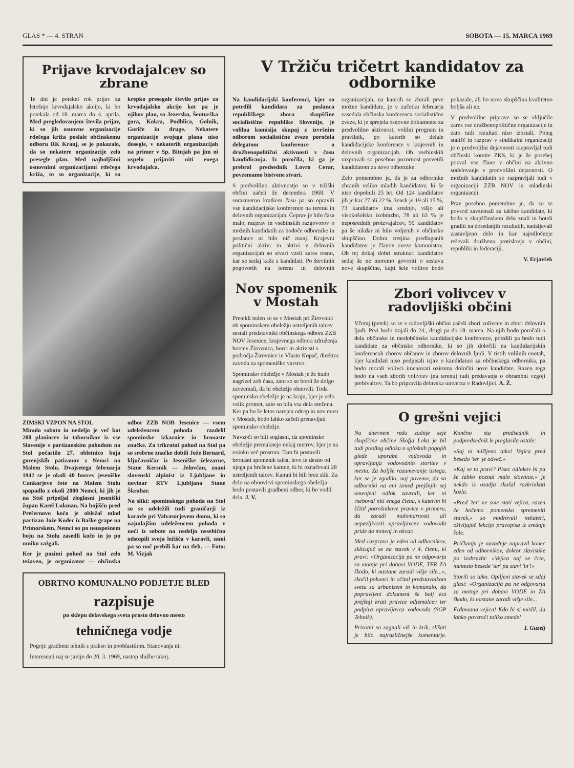GLAS * — 4. STRAN SOBOTA — 15. MARCA 1969
Prijave krvodajalcev so zbrane
Te dni je potekel rok prijav za letošnjo krvodajalsko akcijo, ki bo potekala od 18. marca do 4. aprila. Med pregledovanjem števila prijav, ki so jih osnovne organizacije rdečega križa poslale občinskemu odboru RK Kranj, se je pokazalo, da so nekatere organizacije zelo presegle plan. Med najboljšimi osnovnimi organizacijami rdečega križa, to so organizacije, ki so krepko presegale število prijav za krvodajalsko akcijo kot pa je njihov plan, so Jezersko, Šenturška gora, Kokra, Podblica, Golnik, Goriče in druge. Nekatere organizacije svojega plana niso dosegle, v nekaterih organizacijah na primer v Sp. Bitnjah pa jim ni uspelo prijaviti niti enega krvodajalca.
ZIMSKI VZPON NA STOL
Minulo soboto in nedeljo je več kot 200 planincev in tabornikov iz vse Slovenije s partizanskim pohodom na Stol počastilo 27. obletnico boja gorenjskih patizanov z Nemci na Malem Stolu. Dvajsetega februarja 1942 se je okoli 40 borcev jeseniške Cankarjeve čete na Malem Stolu spopadlo z okoli 2000 Nemci, ki jih je na Stol pripeljal zloglasni jeseniški župan Karel Lukman. Na bojišču pred Prešernovo kočo je obležal mlad partizan Jože Koder iz Baške grape na Primorskem. Nemci so po neuspešnem boju na Stolu zasedli kočo in jo po umiku zažgali.
Ker je pozimi pohod na Stol zelo težaven, je organizator — občinska odbor ZZB NOB Jesenice — vsem udeležencem pohoda razdelil spominske izkaznice in bronaste značke. Za trikratni pohod na Stol pa so srebrne značke dobili Jože Bernard, ključavničar iz Jeseniške železarne, Stane Kersnik — Jelovčan, znani slovenski alpinist iz Ljubljane in novinar RTV Ljubljana Stane Škrabar.
Na sliki: spominskega pohoda na Stol so se udeležili tudi graničarji iz karavle pri Valvasorjevem domu, ki so najmlajšim udeležencem pohoda v noči iz sobote na nedeljo nesebično odstopili svoja ležišča v karavli, sami pa so noč prebili kar na tleh. — Foto: M. Vizjak
OBRTNO KOMUNALNO PODJETJE BLED
razpisuje
po sklepu delavskega sveta prosto delovno mesto
tehničnega vodje
Pogoji: gradbeni tehnik s prakso in pooblastilom. Stanovanja ni.
Interesenti naj se javijo do 20. 3. 1969, nastop službe takoj.
V Tržiču tričetrt kandidatov za odbornike
Na kandidacijski konferenci, kjer so potrdili kandidata za poslanca republiškega zbora skupščine socialistične republike Slovenije, je volilna komisija skupaj z izvršnim odborom socialistične zveze poročala delegatom konference o družbenopolitični aktivnosti v času kandidiranja. Iz poročila, ki ga je prebral predsednik Lovro Cerar, povzemamo bistvene stvari.
S predvolilno aktivnostjo so v tržiški občini začeli že decembra 1968. V sorazmerno kratkem času pa so opravili vse kandidacijske konference na terenu in delovnih organizacijah. Čeprav je bilo časa malo, razprav in vsebinskih razgovorov o možnih kandidatih za bodoče odbornike in poslance ni bilo nič manj. Krajevni politični aktivi in aktivi v delovnih organizacijah so stvari vzeli zares resno, kar se sedaj kaže s kandidati. Po številnih pogovorih na terenu in delovnih organizacijah, na katerih so zbirali prve možne kandidate, je v začetku februarja zasedala občinska konferenca socialistične zveze, ki je sprejela osnovne dokumente za predvolilno aktivnost, volilni program in pravilnik, po katerih so delale kandidacijske konference v krajevnih in delovnih organizacijah. Ob vsebinskih razpravah so posebno pozornost posvetili kandidatom za nove odbornike.
Zelo pomembno je, da je za odbornike zbranih veliko mladih kandidatov, ki še niso dopolnili 25 let. Od 124 kandidatov jih je kar 27 ali 22 %, žensk je 19 ali 15 %, 73 kandidatov ima srednjo, višjo ali visokošolsko izobrazbo, 78 ali 63 % je neposrednih proizvajalcev, 90 kandidatov pa še nikdar ni bilo voljenih v občinsko skupščino. Dobra tretjina predlaganih kandidatov je članov zveze komunistov. Ob tej dokaj dobri strukturi kandidatov sedaj še ne moremo govoriti o sestavu nove skupščine, kajti šele volitve bodo pokazale, ali bo nova skupščina kvalitetno boljša ali ne.
V predvolilne priprave so se vključile zares vse družbenopolitične organizacije in zato tudi rezultati niso izostali. Poleg stališč in razprav v sindikalni organizaciji je o predvolilni dejavnosti razpravljal tudi občinski komite ZKS, ki je še posebej pozval vse člane v občini na aktivno sodelovanje v predvolilni dejavnosti. O možnih kandidatih so razpravljali tudi v organizaciji ZZB NOV in mladinski organizaciji.
Prav posebno pomembno je, da so se povsod zavzemali za takšne kandidate, ki bodo v skupščinskem delu znali in hoteli graditi na dosedanjih rezultatih, nadaljevali zastavljeno delo in kar najodločneje reševali družbena protislovja v občini, republiki in federaciji.
V. Erjavšek
Nov spomenik v Mostah
Pretekli teden so se v Mostah pri Žirovnici ob spominskem obeležju ustreljenih talcev sestali predstavniki občinskega odbora ZZB NOV Jesenice, krajevnega odbora združenja borcev Žirovnica, borci in aktivisti s področja Žirovnice in Vlasto Kopač, direktor zavoda za spomeniško varstvo.
Spominsko obeležje v Mostah je že hudo nagrizel zob časa, zato so se borci že dolgo zavzemali, da bi obeležje obnovili. Toda spominsko obeležje je na kraju, kjer je zelo velik promet, zato so bila vsa dela otežena. Ker pa bo še letos narejen odcep in nov most v Mostah, bodo lahko začeli prenavljati spominsko obeležje.
Navzoči so bili soglasni, da spominsko obeležje premaknejo nekaj metrov, kjer je na ovinku več prostora. Tam bi postavili bronasti spomenik talca, levo in desno od njega pa brušene kamne, ki bi označevali 28 ustreljenih talcev. Kamni bi bili brez slik. Za delo na obnovitvi spominskega obeležja bodo postavili gradbeni odbor, ki bo vodil dela. J. V.
Zbori volivcev v radovljiški občini
Včeraj (petek) so se v radovljiški občini začeli zbori volivcev in zbori delovnih ljudi. Prvi bodo trajali do 24., drugi pa do 18. marca. Na njih bodo poročali o delu občinske in medobčinske kandidacijske konference, potrdili pa bodo tudi kandidate za občinske odbornike, ki so jih določili na kandidacijskih konferencah zborov občanov in zborov delovnih ljudi. V tistih volilnih enotah, kjer kandidati niso podpisali izjav o kandidaturi za občinskega odbornika, pa bodo morali volivci imenovati oziroma določiti nove kandidate. Razen tega bodo na vseh zborih volivcev (na terenu) tudi predavanja o obrambni vzgoji prebivalcev. Ta bo pripravila delavska univerza v Radovljici. A. Ž.
O grešni vejici
Na dnevnem redu zadnje seje skupščine občine Škofja Loka je bil tudi predlog odloka o splošnih pogojih glede uporabe vodovoda in opravljanja vodovodnih storitev v mestu. Za boljše razumevanje tistega, kar se je zgodilo, naj povemo, da so odborniki na eni izmed prejšnjih sej omenjeni odlok zavrnili, ker ni vseboval niti enega člena, s katerim bi ščitil potrošnikove pravice v primeru, da zaradi malomarnosti ali nepazljivosti upravljavcev vodovoda pride do motenj in okvar.
Med razpravo je eden od odbornikov, sklicujoč se na stavek v 4. členu, ki pravi: »Organizacija pa ne odgovarja za motnje pri dobavi VODE, TER ZA škodo, ki nastane zaradi višje sile...«, skočil pokonci in očital predstavnikom sveta za urbanizem in komunalo, da popravljeni dokument še bolj kot prejšnji krati pravice odjemalcev ter podpira upravljavca vodovoda (SGP Tehnik).
Prisotni so zagnali vik in krik, slišati je bilo najrazličnejše komentarje. Končno sta predsednik in podpredsednik le preglasila ostale:
»Saj ni mišljeno tako! Vejica pred besedo 'ter' je odveč.«
»Kaj se to pravi? Pisec odlokov bi pa že lahko poznal malo slovnice,« je nekdo iz ozadja skušal razkrinkati kozla.
»Pred 'ter' ne sme stati vejica, razen če hočemo pomensko spremeniti stavek,« so modrovali nekateri, oživljajoč lekcijo pravopisa iz srednje šole.
Pričkanju je nazadnje napravil konec eden od odbornikov, doktor slavistike po izobrazbi: »Vejica naj se črta, namesto besede 'ter' pa stavi 'in'!«
Storili so tako. Opiljeni stavek se zdaj glasi: »Organizacija pa ne odgovarja za motnje pri dobavi VODE in ZA škodo, ki nastane zaradi višje sile...
Frdamana vejica! Kdo bi si mislil, da lahko povzroči toliko zmede!
I. Guzelj